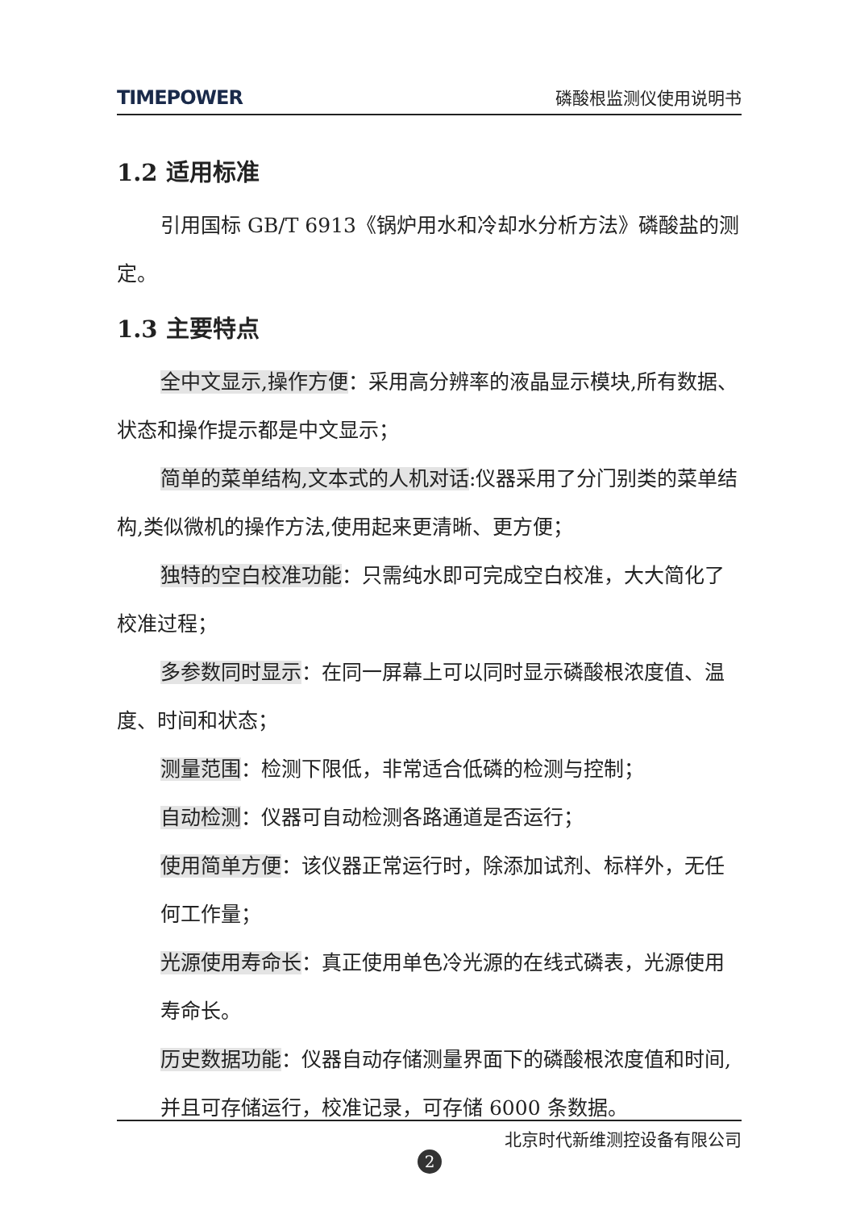TIMEPOWER 磷酸根监测仪使用说明书
1.2 适用标准
引用国标 GB/T 6913《锅炉用水和冷却水分析方法》磷酸盐的测定。
1.3 主要特点
全中文显示,操作方便：采用高分辨率的液晶显示模块,所有数据、状态和操作提示都是中文显示；
简单的菜单结构,文本式的人机对话:仪器采用了分门别类的菜单结构,类似微机的操作方法,使用起来更清晰、更方便；
独特的空白校准功能：只需纯水即可完成空白校准，大大简化了校准过程；
多参数同时显示：在同一屏幕上可以同时显示磷酸根浓度值、温度、时间和状态；
测量范围：检测下限低，非常适合低磷的检测与控制；
自动检测：仪器可自动检测各路通道是否运行；
使用简单方便：该仪器正常运行时，除添加试剂、标样外，无任何工作量；
光源使用寿命长：真正使用单色冷光源的在线式磷表，光源使用寿命长。
历史数据功能：仪器自动存储测量界面下的磷酸根浓度值和时间,并且可存储运行，校准记录，可存储 6000 条数据。
北京时代新维测控设备有限公司
2